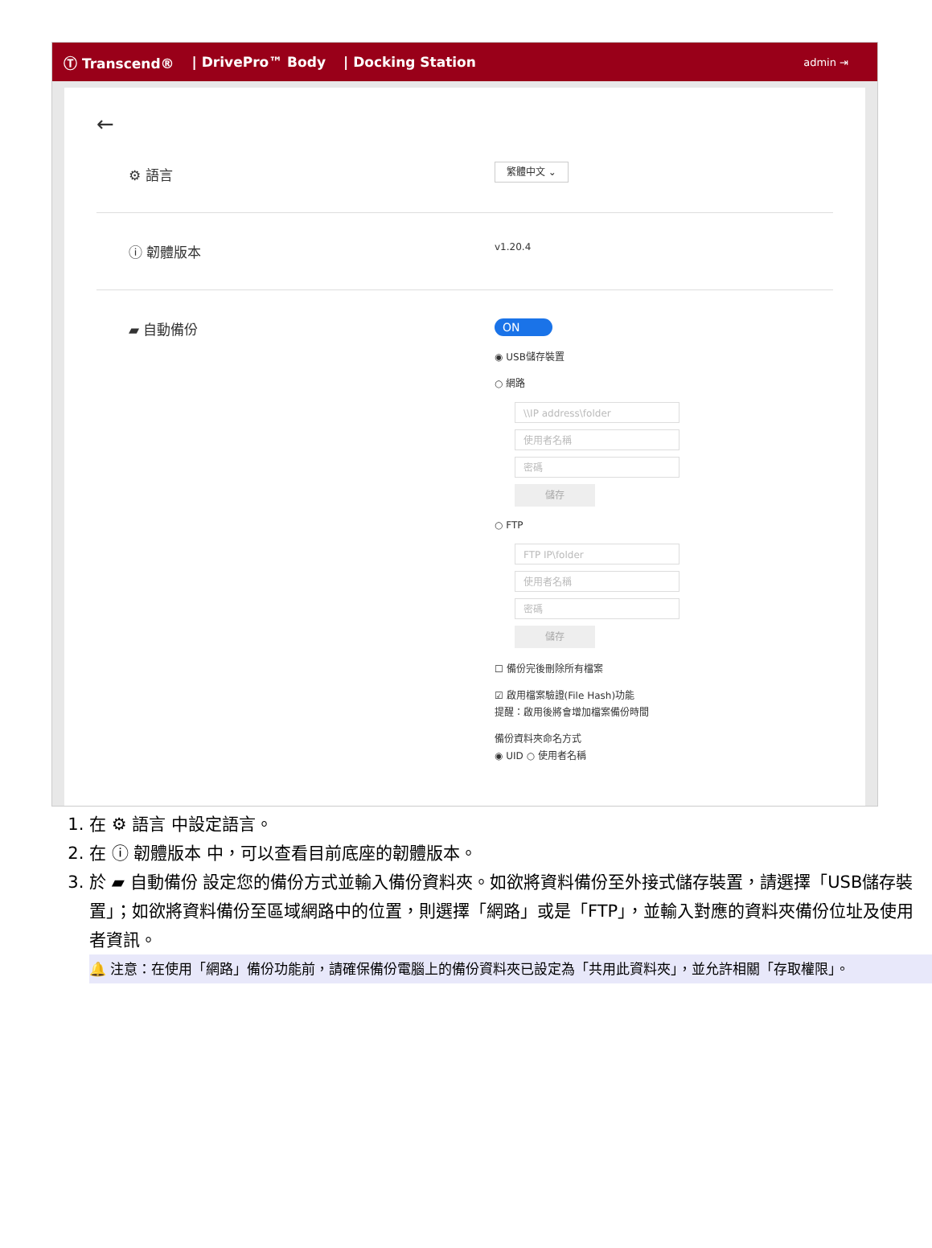Ⓣ Transcend® | DrivePro™ Body | Docking Station admin ⇥
←
⚙ 語言
繁體中文 ⌄
ⓘ 韌體版本
v1.20.4
▰ 自動備份
ON
◉ USB儲存裝置
○ 網路
\\IP address\folder
使用者名稱
密碼
儲存
○ FTP
FTP IP\folder
使用者名稱
密碼
儲存
☐ 備份完後刪除所有檔案
☑ 啟用檔案驗證(File Hash)功能
提醒：啟用後將會增加檔案備份時間
備份資料夾命名方式
◉ UID ○ 使用者名稱
1. 在 ⚙ 語言 中設定語言。
2. 在 ⓘ 韌體版本 中，可以查看目前底座的韌體版本。
3. 於 ▰ 自動備份 設定您的備份方式並輸入備份資料夾。如欲將資料備份至外接式儲存裝置，請選擇「USB儲存裝置」；如欲將資料備份至區域網路中的位置，則選擇「網路」或是「FTP」，並輸入對應的資料夾備份位址及使用者資訊。
🔔 注意：在使用「網路」備份功能前，請確保備份電腦上的備份資料夾已設定為「共用此資料夾」，並允許相關「存取權限」。